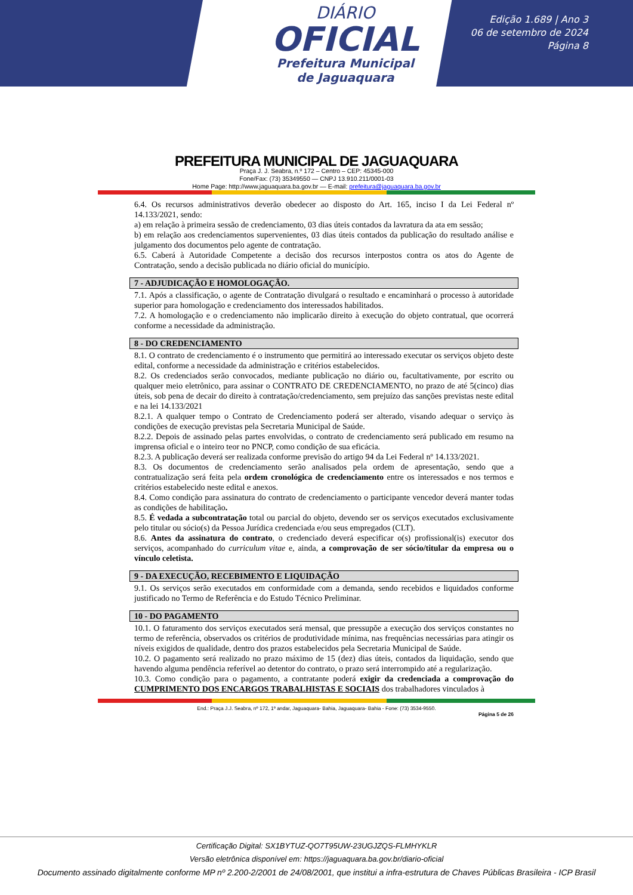DIÁRIO
OFICIAL
Prefeitura Municipal
de Jaguaquara
Edição 1.689 | Ano 3
06 de setembro de 2024
Página 8
PREFEITURA MUNICIPAL DE JAGUAQUARA
Praça J. J. Seabra, n.º 172 – Centro – CEP: 45345-000
Fone/Fax: (73) 35349550 — CNPJ 13.910.211/0001-03
Home Page: http://www.jaguaquara.ba.gov.br — E-mail: prefeitura@jaguaquara.ba.gov.br
6.4. Os recursos administrativos deverão obedecer ao disposto do Art. 165, inciso I da Lei Federal nº 14.133/2021, sendo:
a) em relação à primeira sessão de credenciamento, 03 dias úteis contados da lavratura da ata em sessão;
b) em relação aos credenciamentos supervenientes, 03 dias úteis contados da publicação do resultado análise e julgamento dos documentos pelo agente de contratação.
6.5. Caberá à Autoridade Competente a decisão dos recursos interpostos contra os atos do Agente de Contratação, sendo a decisão publicada no diário oficial do município.
7 - ADJUDICAÇÃO E HOMOLOGAÇÃO.
7.1. Após a classificação, o agente de Contratação divulgará o resultado e encaminhará o processo à autoridade superior para homologação e credenciamento dos interessados habilitados.
7.2. A homologação e o credenciamento não implicarão direito à execução do objeto contratual, que ocorrerá conforme a necessidade da administração.
8 - DO CREDENCIAMENTO
8.1. O contrato de credenciamento é o instrumento que permitirá ao interessado executar os serviços objeto deste edital, conforme a necessidade da administração e critérios estabelecidos.
8.2. Os credenciados serão convocados, mediante publicação no diário ou, facultativamente, por escrito ou qualquer meio eletrônico, para assinar o CONTRATO DE CREDENCIAMENTO, no prazo de até 5(cinco) dias úteis, sob pena de decair do direito à contratação/credenciamento, sem prejuízo das sanções previstas neste edital e na lei 14.133/2021
8.2.1. A qualquer tempo o Contrato de Credenciamento poderá ser alterado, visando adequar o serviço às condições de execução previstas pela Secretaria Municipal de Saúde.
8.2.2. Depois de assinado pelas partes envolvidas, o contrato de credenciamento será publicado em resumo na imprensa oficial e o inteiro teor no PNCP, como condição de sua eficácia.
8.2.3. A publicação deverá ser realizada conforme previsão do artigo 94 da Lei Federal nº 14.133/2021.
8.3. Os documentos de credenciamento serão analisados pela ordem de apresentação, sendo que a contratualização será feita pela ordem cronológica de credenciamento entre os interessados e nos termos e critérios estabelecido neste edital e anexos.
8.4. Como condição para assinatura do contrato de credenciamento o participante vencedor deverá manter todas as condições de habilitação.
8.5. É vedada a subcontratação total ou parcial do objeto, devendo ser os serviços executados exclusivamente pelo titular ou sócio(s) da Pessoa Jurídica credenciada e/ou seus empregados (CLT).
8.6. Antes da assinatura do contrato, o credenciado deverá especificar o(s) profissional(is) executor dos serviços, acompanhado do curriculum vitae e, ainda, a comprovação de ser sócio/titular da empresa ou o vínculo celetista.
9 - DA EXECUÇÃO, RECEBIMENTO E LIQUIDAÇÃO
9.1. Os serviços serão executados em conformidade com a demanda, sendo recebidos e liquidados conforme justificado no Termo de Referência e do Estudo Técnico Preliminar.
10 - DO PAGAMENTO
10.1. O faturamento dos serviços executados será mensal, que pressupõe a execução dos serviços constantes no termo de referência, observados os critérios de produtividade mínima, nas frequências necessárias para atingir os níveis exigidos de qualidade, dentro dos prazos estabelecidos pela Secretaria Municipal de Saúde.
10.2. O pagamento será realizado no prazo máximo de 15 (dez) dias úteis, contados da liquidação, sendo que havendo alguma pendência referível ao detentor do contrato, o prazo será interrompido até a regularização.
10.3. Como condição para o pagamento, a contratante poderá exigir da credenciada a comprovação do CUMPRIMENTO DOS ENCARGOS TRABALHISTAS E SOCIAIS dos trabalhadores vinculados à
End.: Praça J.J. Seabra, nº 172, 1º andar, Jaguaquara- Bahia, Jaguaquara- Bahia - Fone: (73) 3534-9550.
Página 5 de 26
Certificação Digital: SX1BYTUZ-QO7T95UW-23UGJZQS-FLMHYKLR
Versão eletrônica disponível em: https://jaguaquara.ba.gov.br/diario-oficial
Documento assinado digitalmente conforme MP nº 2.200-2/2001 de 24/08/2001, que institui a infra-estrutura de Chaves Públicas Brasileira - ICP Brasil